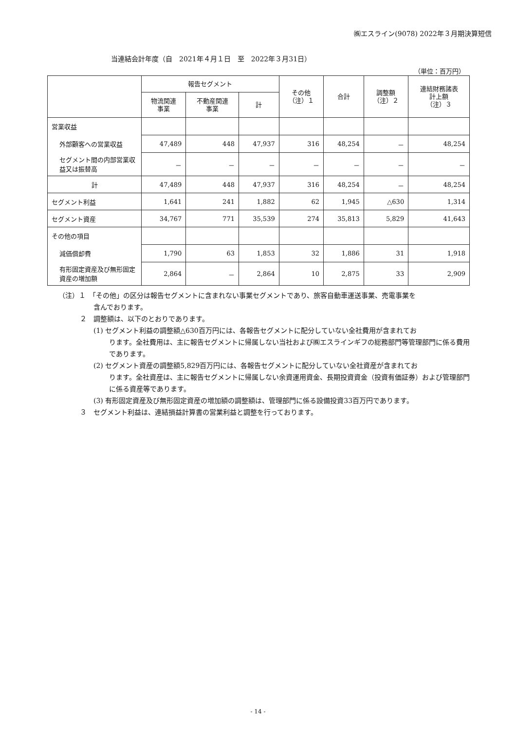㈱エスライン(9078) 2022年３月期決算短信
当連結会計年度（自　2021年４月１日　至　2022年３月31日）
（単位：百万円）
| | 報告セグメント | | | その他 （注）１ | 合計 | 調整額 （注）２ | 連結財務諸表 計上額 （注）３ |
| --- | --- | --- | --- | --- | --- | --- | --- |
| | 物流関連 事業 | 不動産関連 事業 | 計 | | | | |
| 営業収益 | | | | | | | |
| 外部顧客への営業収益 | 47,489 | 448 | 47,937 | 316 | 48,254 | － | 48,254 |
| セグメント間の内部営業収益又は振替高 | － | － | － | － | － | － | － |
| 計 | 47,489 | 448 | 47,937 | 316 | 48,254 | － | 48,254 |
| セグメント利益 | 1,641 | 241 | 1,882 | 62 | 1,945 | △630 | 1,314 |
| セグメント資産 | 34,767 | 771 | 35,539 | 274 | 35,813 | 5,829 | 41,643 |
| その他の項目 | | | | | | | |
| 減価償却費 | 1,790 | 63 | 1,853 | 32 | 1,886 | 31 | 1,918 |
| 有形固定資産及び無形固定資産の増加額 | 2,864 | － | 2,864 | 10 | 2,875 | 33 | 2,909 |
（注）１　「その他」の区分は報告セグメントに含まれない事業セグメントであり、旅客自動車運送事業、売電事業を
含んでおります。
２　調整額は、以下のとおりであります。
(1) セグメント利益の調整額△630百万円には、各報告セグメントに配分していない全社費用が含まれてお
ります。全社費用は、主に報告セグメントに帰属しない当社および㈱エスラインギフの総務部門等管理部門に係る費用であります。
(2) セグメント資産の調整額5,829百万円には、各報告セグメントに配分していない全社資産が含まれてお
ります。全社資産は、主に報告セグメントに帰属しない余資運用資金、長期投資資金（投資有価証券）および管理部門に係る資産等であります。
(3) 有形固定資産及び無形固定資産の増加額の調整額は、管理部門に係る設備投資33百万円であります。
３　セグメント利益は、連結損益計算書の営業利益と調整を行っております。
- 14 -